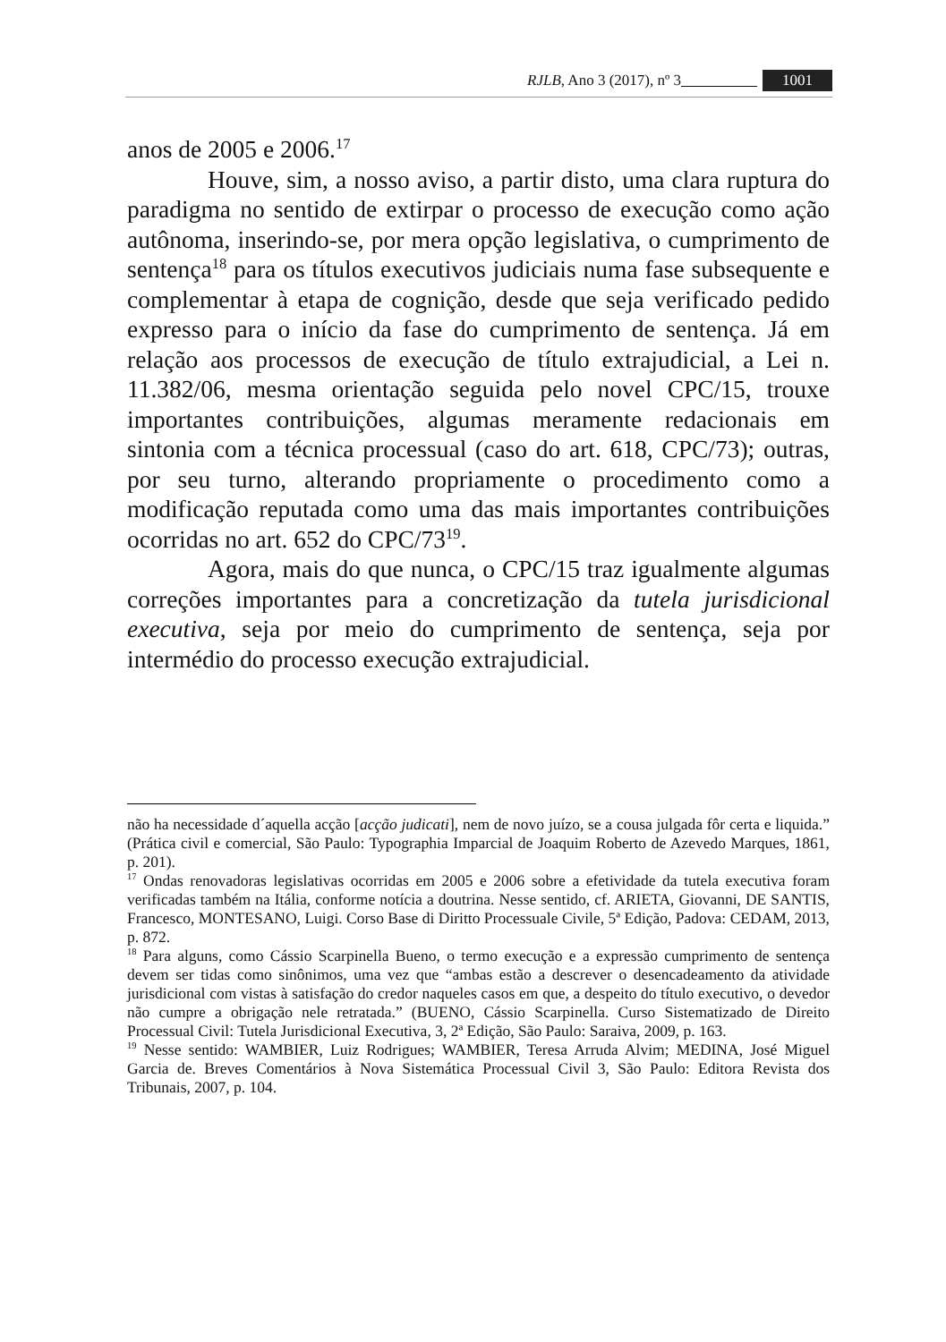RJLB, Ano 3 (2017), nº 3 1001
anos de 2005 e 2006.<sup>17</sup>
Houve, sim, a nosso aviso, a partir disto, uma clara ruptura do paradigma no sentido de extirpar o processo de execução como ação autônoma, inserindo-se, por mera opção legislativa, o cumprimento de sentença<sup>18</sup> para os títulos executivos judiciais numa fase subsequente e complementar à etapa de cognição, desde que seja verificado pedido expresso para o início da fase do cumprimento de sentença. Já em relação aos processos de execução de título extrajudicial, a Lei n. 11.382/06, mesma orientação seguida pelo novel CPC/15, trouxe importantes contribuições, algumas meramente redacionais em sintonia com a técnica processual (caso do art. 618, CPC/73); outras, por seu turno, alterando propriamente o procedimento como a modificação reputada como uma das mais importantes contribuições ocorridas no art. 652 do CPC/73<sup>19</sup>.
Agora, mais do que nunca, o CPC/15 traz igualmente algumas correções importantes para a concretização da tutela jurisdicional executiva, seja por meio do cumprimento de sentença, seja por intermédio do processo execução extrajudicial.
não ha necessidade d´aquella acção [acção judicati], nem de novo juízo, se a cousa julgada fôr certa e liquida.” (Prática civil e comercial, São Paulo: Typographia Imparcial de Joaquim Roberto de Azevedo Marques, 1861, p. 201).
<sup>17</sup> Ondas renovadoras legislativas ocorridas em 2005 e 2006 sobre a efetividade da tutela executiva foram verificadas também na Itália, conforme notícia a doutrina. Nesse sentido, cf. ARIETA, Giovanni, DE SANTIS, Francesco, MONTESANO, Luigi. Corso Base di Diritto Processuale Civile, 5ª Edição, Padova: CEDAM, 2013, p. 872.
<sup>18</sup> Para alguns, como Cássio Scarpinella Bueno, o termo execução e a expressão cumprimento de sentença devem ser tidas como sinônimos, uma vez que “ambas estão a descrever o desencadeamento da atividade jurisdicional com vistas à satisfação do credor naqueles casos em que, a despeito do título executivo, o devedor não cumpre a obrigação nele retratada.” (BUENO, Cássio Scarpinella. Curso Sistematizado de Direito Processual Civil: Tutela Jurisdicional Executiva, 3, 2ª Edição, São Paulo: Saraiva, 2009, p. 163.
<sup>19</sup> Nesse sentido: WAMBIER, Luiz Rodrigues; WAMBIER, Teresa Arruda Alvim; MEDINA, José Miguel Garcia de. Breves Comentários à Nova Sistemática Processual Civil 3, São Paulo: Editora Revista dos Tribunais, 2007, p. 104.